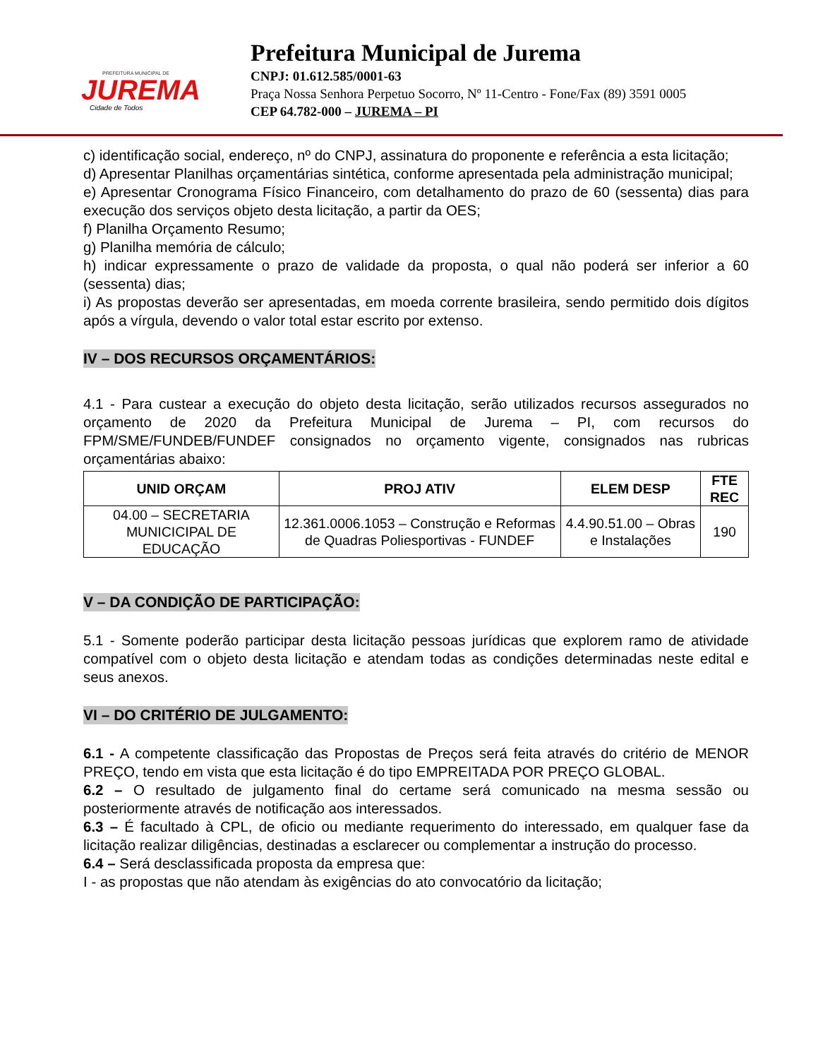PREFEITURA MUNICIPAL DE
JUREMA
Cidade de Todos
Prefeitura Municipal de Jurema
CNPJ: 01.612.585/0001-63
Praça Nossa Senhora Perpetuo Socorro, Nº 11-Centro - Fone/Fax (89) 3591 0005
CEP 64.782-000 – JUREMA – PI
c) identificação social, endereço, nº do CNPJ, assinatura do proponente e referência a esta licitação;
d) Apresentar Planilhas orçamentárias sintética, conforme apresentada pela administração municipal;
e) Apresentar Cronograma Físico Financeiro, com detalhamento do prazo de 60 (sessenta) dias para execução dos serviços objeto desta licitação, a partir da OES;
f) Planilha Orçamento Resumo;
g) Planilha memória de cálculo;
h) indicar expressamente o prazo de validade da proposta, o qual não poderá ser inferior a 60 (sessenta) dias;
i) As propostas deverão ser apresentadas, em moeda corrente brasileira, sendo permitido dois dígitos após a vírgula, devendo o valor total estar escrito por extenso.
IV – DOS RECURSOS ORÇAMENTÁRIOS:
4.1 - Para custear a execução do objeto desta licitação, serão utilizados recursos assegurados no orçamento de 2020 da Prefeitura Municipal de Jurema – PI, com recursos do FPM/SME/FUNDEB/FUNDEF consignados no orçamento vigente, consignados nas rubricas orçamentárias abaixo:
| UNID ORÇAM | PROJ ATIV | ELEM DESP | FTE REC |
| --- | --- | --- | --- |
| 04.00 – SECRETARIA MUNICICIPAL DE EDUCAÇÃO | 12.361.0006.1053 – Construção e Reformas de Quadras Poliesportivas - FUNDEF | 4.4.90.51.00 – Obras e Instalações | 190 |
V – DA CONDIÇÃO DE PARTICIPAÇÃO:
5.1 - Somente poderão participar desta licitação pessoas jurídicas que explorem ramo de atividade compatível com o objeto desta licitação e atendam todas as condições determinadas neste edital e seus anexos.
VI – DO CRITÉRIO DE JULGAMENTO:
6.1 - A competente classificação das Propostas de Preços será feita através do critério de MENOR PREÇO, tendo em vista que esta licitação é do tipo EMPREITADA POR PREÇO GLOBAL.
6.2 – O resultado de julgamento final do certame será comunicado na mesma sessão ou posteriormente através de notificação aos interessados.
6.3 – É facultado à CPL, de oficio ou mediante requerimento do interessado, em qualquer fase da licitação realizar diligências, destinadas a esclarecer ou complementar a instrução do processo.
6.4 – Será desclassificada proposta da empresa que:
I - as propostas que não atendam às exigências do ato convocatório da licitação;